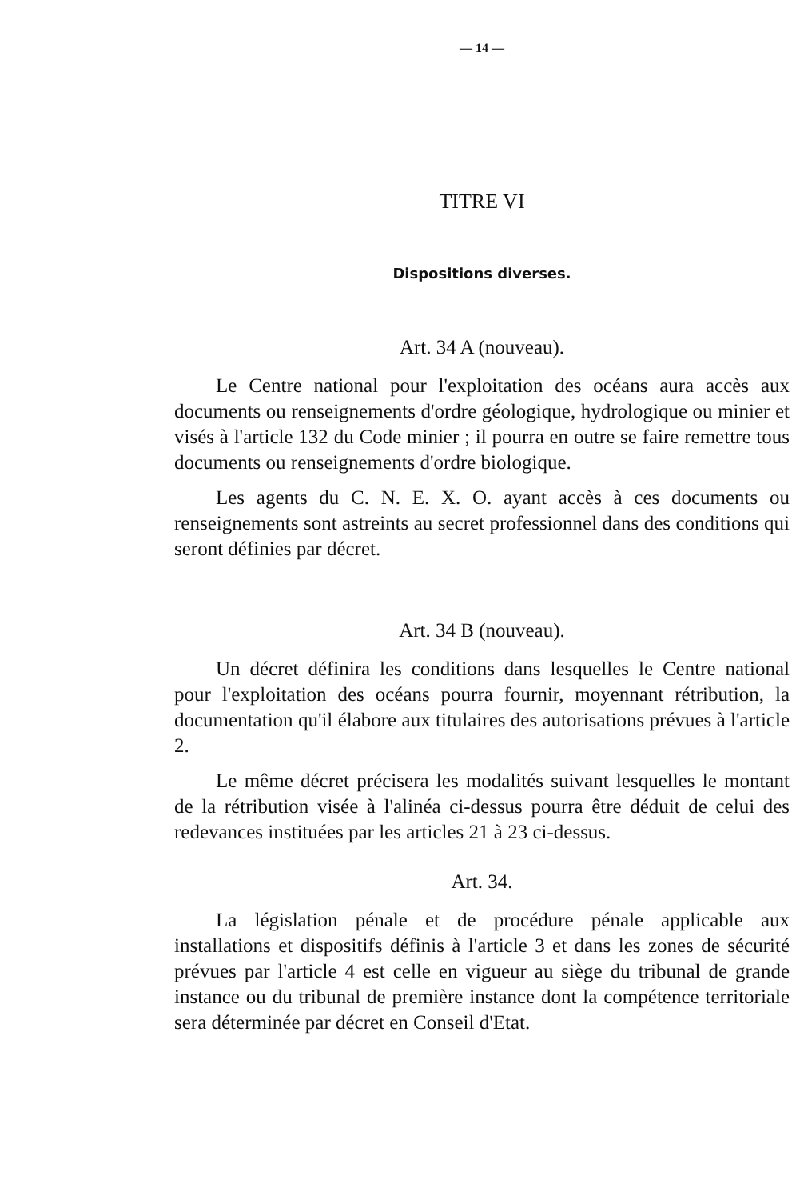— 14 —
TITRE VI
Dispositions diverses.
Art. 34 A (nouveau).
Le Centre national pour l'exploitation des océans aura accès aux documents ou renseignements d'ordre géologique, hydrologique ou minier et visés à l'article 132 du Code minier ; il pourra en outre se faire remettre tous documents ou renseignements d'ordre biologique.
Les agents du C. N. E. X. O. ayant accès à ces documents ou renseignements sont astreints au secret professionnel dans des conditions qui seront définies par décret.
Art. 34 B (nouveau).
Un décret définira les conditions dans lesquelles le Centre national pour l'exploitation des océans pourra fournir, moyennant rétribution, la documentation qu'il élabore aux titulaires des autorisations prévues à l'article 2.
Le même décret précisera les modalités suivant lesquelles le montant de la rétribution visée à l'alinéa ci-dessus pourra être déduit de celui des redevances instituées par les articles 21 à 23 ci-dessus.
Art. 34.
La législation pénale et de procédure pénale applicable aux installations et dispositifs définis à l'article 3 et dans les zones de sécurité prévues par l'article 4 est celle en vigueur au siège du tribunal de grande instance ou du tribunal de première instance dont la compétence territoriale sera déterminée par décret en Conseil d'Etat.